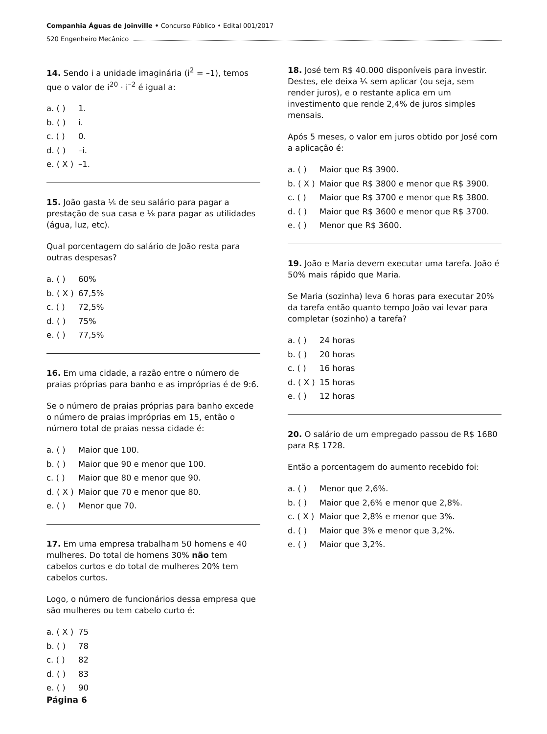Companhia Águas de Joinville • Concurso Público • Edital 001/2017
S20 Engenheiro Mecânico
14. Sendo i a unidade imaginária (i<sup>2</sup> = –1), temos que o valor de i<sup>20</sup> · i<sup>–2</sup> é igual a:
a. ( ) 1.
b. ( ) i.
c. ( ) 0.
d. ( ) –i.
e. ( X ) –1.
15. João gasta ⅕ de seu salário para pagar a prestação de sua casa e ⅛ para pagar as utilidades (água, luz, etc).
Qual porcentagem do salário de João resta para outras despesas?
a. ( ) 60%
b. ( X ) 67,5%
c. ( ) 72,5%
d. ( ) 75%
e. ( ) 77,5%
16. Em uma cidade, a razão entre o número de praias próprias para banho e as impróprias é de 9:6.
Se o número de praias próprias para banho excede o número de praias impróprias em 15, então o número total de praias nessa cidade é:
a. ( ) Maior que 100.
b. ( ) Maior que 90 e menor que 100.
c. ( ) Maior que 80 e menor que 90.
d. ( X ) Maior que 70 e menor que 80.
e. ( ) Menor que 70.
17. Em uma empresa trabalham 50 homens e 40 mulheres. Do total de homens 30% não tem cabelos curtos e do total de mulheres 20% tem cabelos curtos.
Logo, o número de funcionários dessa empresa que são mulheres ou tem cabelo curto é:
a. ( X ) 75
b. ( ) 78
c. ( ) 82
d. ( ) 83
e. ( ) 90
18. José tem R$ 40.000 disponíveis para investir. Destes, ele deixa ⅕ sem aplicar (ou seja, sem render juros), e o restante aplica em um investimento que rende 2,4% de juros simples mensais.
Após 5 meses, o valor em juros obtido por José com a aplicação é:
a. ( ) Maior que R$ 3900.
b. ( X ) Maior que R$ 3800 e menor que R$ 3900.
c. ( ) Maior que R$ 3700 e menor que R$ 3800.
d. ( ) Maior que R$ 3600 e menor que R$ 3700.
e. ( ) Menor que R$ 3600.
19. João e Maria devem executar uma tarefa. João é 50% mais rápido que Maria.
Se Maria (sozinha) leva 6 horas para executar 20% da tarefa então quanto tempo João vai levar para completar (sozinho) a tarefa?
a. ( ) 24 horas
b. ( ) 20 horas
c. ( ) 16 horas
d. ( X ) 15 horas
e. ( ) 12 horas
20. O salário de um empregado passou de R$ 1680 para R$ 1728.
Então a porcentagem do aumento recebido foi:
a. ( ) Menor que 2,6%.
b. ( ) Maior que 2,6% e menor que 2,8%.
c. ( X ) Maior que 2,8% e menor que 3%.
d. ( ) Maior que 3% e menor que 3,2%.
e. ( ) Maior que 3,2%.
Página 6